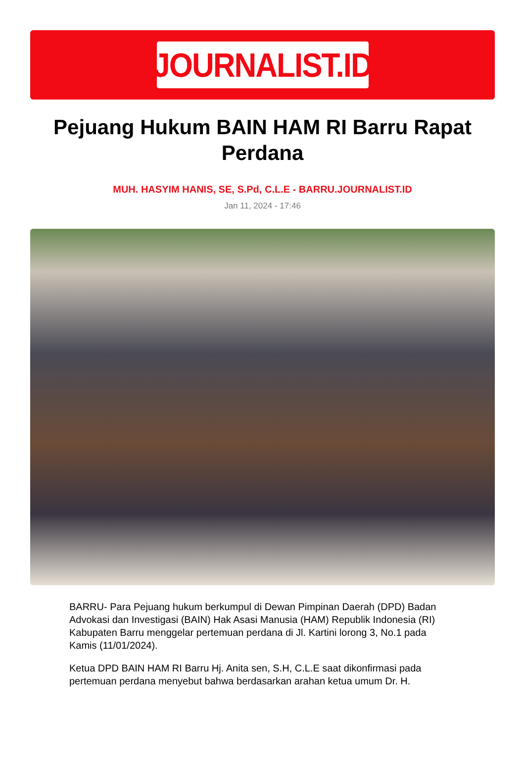JOURNALIST.ID
Pejuang Hukum BAIN HAM RI Barru Rapat Perdana
MUH. HASYIM HANIS, SE, S.Pd, C.L.E - BARRU.JOURNALIST.ID
Jan 11, 2024 - 17:46
BARRU- Para Pejuang hukum berkumpul di Dewan Pimpinan Daerah (DPD) Badan Advokasi dan Investigasi (BAIN) Hak Asasi Manusia (HAM) Republik Indonesia (RI) Kabupaten Barru menggelar pertemuan perdana di Jl. Kartini lorong 3, No.1 pada Kamis (11/01/2024).
Ketua DPD BAIN HAM RI Barru Hj. Anita sen, S.H, C.L.E saat dikonfirmasi pada pertemuan perdana menyebut bahwa berdasarkan arahan ketua umum Dr. H.